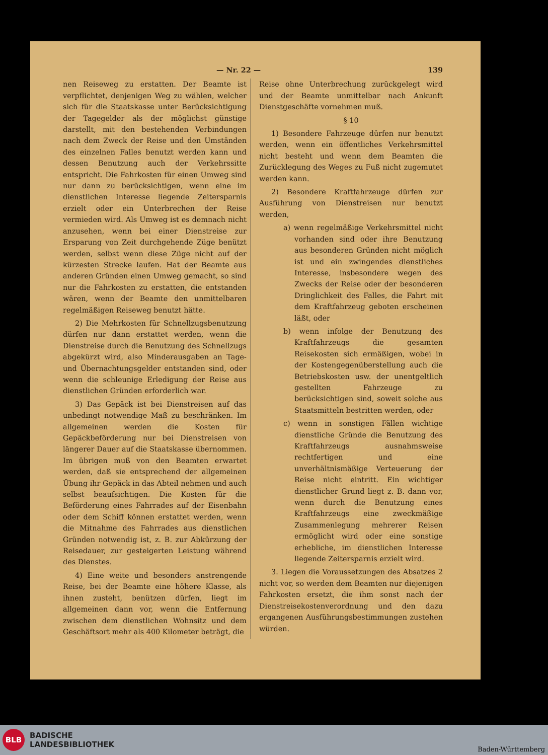— Nr. 22 — 139
nen Reiseweg zu erstatten. Der Beamte ist verpflichtet, denjenigen Weg zu wählen, welcher sich für die Staatskasse unter Berücksichtigung der Tagegelder als der möglichst günstige darstellt, mit den bestehenden Verbindungen nach dem Zweck der Reise und den Umständen des einzelnen Falles benutzt werden kann und dessen Benutzung auch der Verkehrssitte entspricht. Die Fahrkosten für einen Umweg sind nur dann zu berücksichtigen, wenn eine im dienstlichen Interesse liegende Zeitersparnis erzielt oder ein Unterbrechen der Reise vermieden wird. Als Umweg ist es demnach nicht anzusehen, wenn bei einer Dienstreise zur Ersparung von Zeit durchgehende Züge benützt werden, selbst wenn diese Züge nicht auf der kürzesten Strecke laufen. Hat der Beamte aus anderen Gründen einen Umweg gemacht, so sind nur die Fahrkosten zu erstatten, die entstanden wären, wenn der Beamte den unmittelbaren regelmäßigen Reiseweg benutzt hätte.
2) Die Mehrkosten für Schnellzugsbenutzung dürfen nur dann erstattet werden, wenn die Dienstreise durch die Benutzung des Schnellzugs abgekürzt wird, also Minderausgaben an Tage- und Übernachtungsgelder entstanden sind, oder wenn die schleunige Erledigung der Reise aus dienstlichen Gründen erforderlich war.
3) Das Gepäck ist bei Dienstreisen auf das unbedingt notwendige Maß zu beschränken. Im allgemeinen werden die Kosten für Gepäckbeförderung nur bei Dienstreisen von längerer Dauer auf die Staatskasse übernommen. Im übrigen muß von den Beamten erwartet werden, daß sie entsprechend der allgemeinen Übung ihr Gepäck in das Abteil nehmen und auch selbst beaufsichtigen. Die Kosten für die Beförderung eines Fahrrades auf der Eisenbahn oder dem Schiff können erstattet werden, wenn die Mitnahme des Fahrrades aus dienstlichen Gründen notwendig ist, z. B. zur Abkürzung der Reisedauer, zur gesteigerten Leistung während des Dienstes.
4) Eine weite und besonders anstrengende Reise, bei der Beamte eine höhere Klasse, als ihnen zusteht, benützen dürfen, liegt im allgemeinen dann vor, wenn die Entfernung zwischen dem dienstlichen Wohnsitz und dem Geschäftsort mehr als 400 Kilometer beträgt, die
Reise ohne Unterbrechung zurückgelegt wird und der Beamte unmittelbar nach Ankunft Dienstgeschäfte vornehmen muß.
§ 10
1) Besondere Fahrzeuge dürfen nur benutzt werden, wenn ein öffentliches Verkehrsmittel nicht besteht und wenn dem Beamten die Zurücklegung des Weges zu Fuß nicht zugemutet werden kann.
2) Besondere Kraftfahrzeuge dürfen zur Ausführung von Dienstreisen nur benutzt werden,
a) wenn regelmäßige Verkehrsmittel nicht vorhanden sind oder ihre Benutzung aus besonderen Gründen nicht möglich ist und ein zwingendes dienstliches Interesse, insbesondere wegen des Zwecks der Reise oder der besonderen Dringlichkeit des Falles, die Fahrt mit dem Kraftfahrzeug geboten erscheinen läßt, oder
b) wenn infolge der Benutzung des Kraftfahrzeugs die gesamten Reisekosten sich ermäßigen, wobei in der Kostengegenüberstellung auch die Betriebskosten usw. der unentgeltlich gestellten Fahrzeuge zu berücksichtigen sind, soweit solche aus Staatsmitteln bestritten werden, oder
c) wenn in sonstigen Fällen wichtige dienstliche Gründe die Benutzung des Kraftfahrzeugs ausnahmsweise rechtfertigen und eine unverhältnismäßige Verteuerung der Reise nicht eintritt. Ein wichtiger dienstlicher Grund liegt z. B. dann vor, wenn durch die Benutzung eines Kraftfahrzeugs eine zweckmäßige Zusammenlegung mehrerer Reisen ermöglicht wird oder eine sonstige erhebliche, im dienstlichen Interesse liegende Zeitersparnis erzielt wird.
3. Liegen die Voraussetzungen des Absatzes 2 nicht vor, so werden dem Beamten nur diejenigen Fahrkosten ersetzt, die ihm sonst nach der Dienstreisekostenverordnung und den dazu ergangenen Ausführungsbestimmungen zustehen würden.
BLB
BADISCHE
LANDESBIBLIOTHEK
Baden-Württemberg